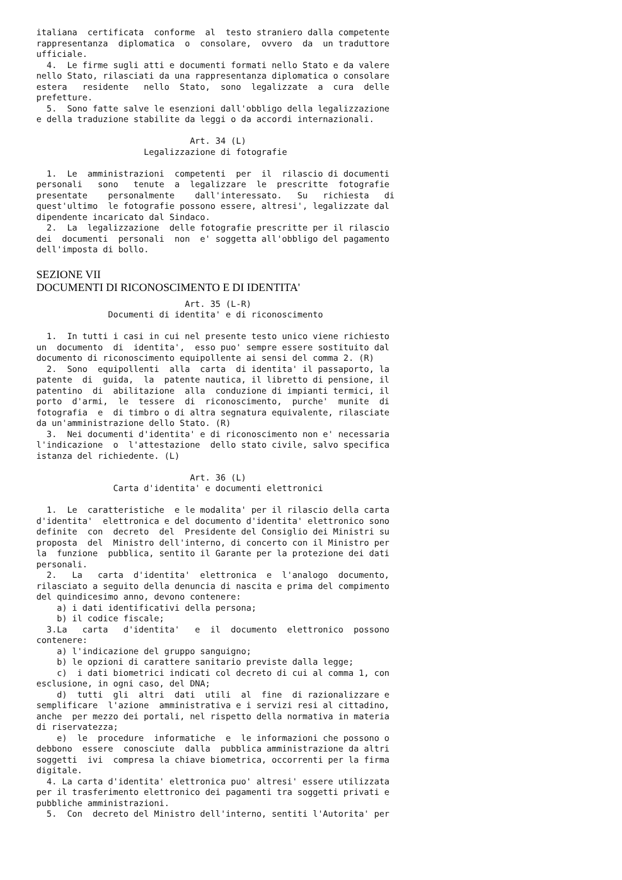italiana  certificata  conforme  al  testo straniero dalla competente
rappresentanza  diplomatica  o  consolare,  ovvero  da  un traduttore
ufficiale.
  4.  Le firme sugli atti e documenti formati nello Stato e da valere
nello Stato, rilasciati da una rappresentanza diplomatica o consolare
estera   residente   nello  Stato,  sono  legalizzate  a  cura  delle
prefetture.
  5.  Sono fatte salve le esenzioni dall'obbligo della legalizzazione
e della traduzione stabilite da leggi o da accordi internazionali.

                              Art. 34 (L)
                     Legalizzazione di fotografie

  1.  Le  amministrazioni  competenti  per  il  rilascio di documenti
personali   sono   tenute  a  legalizzare  le  prescritte  fotografie
presentate    personalmente    dall'interessato.   Su   richiesta   di
quest'ultimo  le fotografie possono essere, altresi', legalizzate dal
dipendente incaricato dal Sindaco.
  2.  La  legalizzazione  delle fotografie prescritte per il rilascio
dei  documenti  personali  non  e' soggetta all'obbligo del pagamento
dell'imposta di bollo.
SEZIONE VII
DOCUMENTI DI RICONOSCIMENTO E DI IDENTITA'
                             Art. 35 (L-R)
              Documenti di identita' e di riconoscimento

  1.  In tutti i casi in cui nel presente testo unico viene richiesto
un  documento  di  identita',  esso puo' sempre essere sostituito dal
documento di riconoscimento equipollente ai sensi del comma 2. (R)
  2.  Sono  equipollenti  alla  carta  di identita' il passaporto, la
patente  di  guida,  la  patente nautica, il libretto di pensione, il
patentino  di  abilitazione  alla  conduzione di impianti termici, il
porto  d'armi,  le  tessere  di  riconoscimento,  purche'  munite  di
fotografia  e  di timbro o di altra segnatura equivalente, rilasciate
da un'amministrazione dello Stato. (R)
  3.  Nei documenti d'identita' e di riconoscimento non e' necessaria
l'indicazione  o  l'attestazione  dello stato civile, salvo specifica
istanza del richiedente. (L)

                              Art. 36 (L)
               Carta d'identita' e documenti elettronici

  1.  Le  caratteristiche  e le modalita' per il rilascio della carta
d'identita'  elettronica e del documento d'identita' elettronico sono
definite  con  decreto  del  Presidente del Consiglio dei Ministri su
proposta  del  Ministro dell'interno, di concerto con il Ministro per
la  funzione  pubblica, sentito il Garante per la protezione dei dati
personali.
  2.   La   carta  d'identita'  elettronica  e  l'analogo  documento,
rilasciato a seguito della denuncia di nascita e prima del compimento
del quindicesimo anno, devono contenere:
    a) i dati identificativi della persona;
    b) il codice fiscale;
  3.La   carta   d'identita'   e  il  documento  elettronico  possono
contenere:
    a) l'indicazione del gruppo sanguigno;
    b) le opzioni di carattere sanitario previste dalla legge;
    c)  i dati biometrici indicati col decreto di cui al comma 1, con
esclusione, in ogni caso, del DNA;
    d)  tutti  gli  altri  dati  utili  al  fine  di razionalizzare e
semplificare  l'azione  amministrativa e i servizi resi al cittadino,
anche  per mezzo dei portali, nel rispetto della normativa in materia
di riservatezza;
    e)  le  procedure  informatiche  e  le informazioni che possono o
debbono  essere  conosciute  dalla  pubblica amministrazione da altri
soggetti  ivi  compresa la chiave biometrica, occorrenti per la firma
digitale.
  4. La carta d'identita' elettronica puo' altresi' essere utilizzata
per il trasferimento elettronico dei pagamenti tra soggetti privati e
pubbliche amministrazioni.
  5.  Con  decreto del Ministro dell'interno, sentiti l'Autorita' per